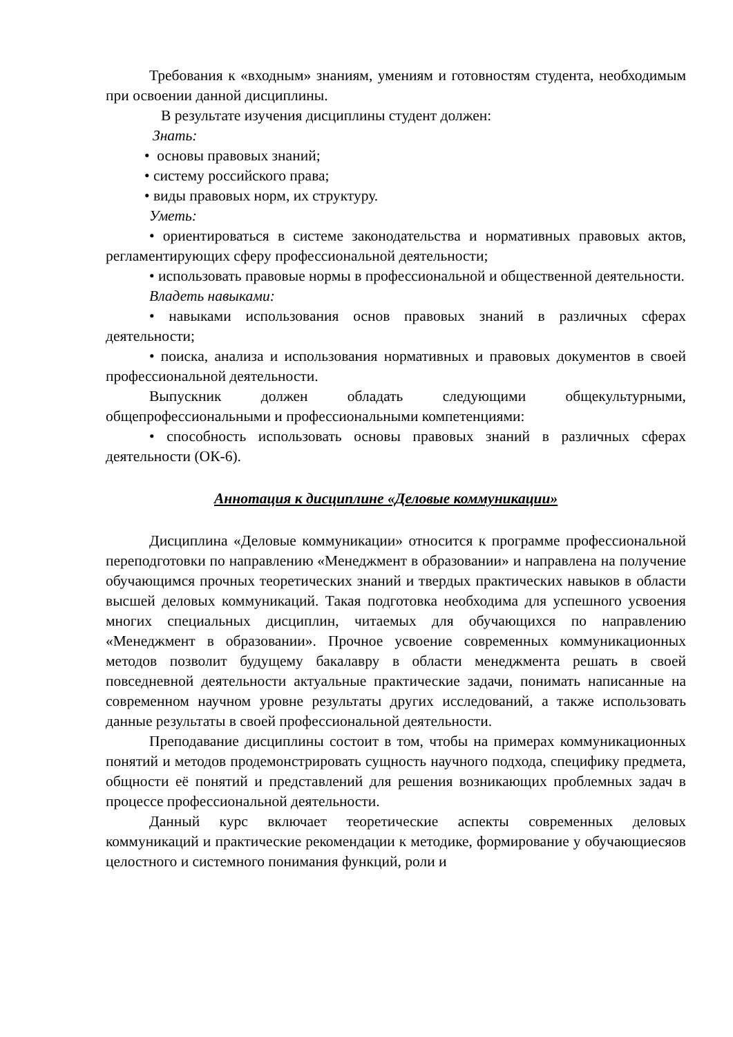Требования к «входным» знаниям, умениям и готовностям студента, необходимым при освоении данной дисциплины.
В результате изучения дисциплины студент должен:
Знать:
• основы правовых знаний;
• систему российского права;
• виды правовых норм, их структуру.
Уметь:
• ориентироваться в системе законодательства и нормативных правовых актов, регламентирующих сферу профессиональной деятельности;
• использовать правовые нормы в профессиональной и общественной деятельности.
Владеть навыками:
• навыками использования основ правовых знаний в различных сферах деятельности;
• поиска, анализа и использования нормативных и правовых документов в своей профессиональной деятельности.
Выпускник должен обладать следующими общекультурными, общепрофессиональными и профессиональными компетенциями:
• способность использовать основы правовых знаний в различных сферах деятельности (ОК-6).
Аннотация к дисциплине «Деловые коммуникации»
Дисциплина «Деловые коммуникации» относится к программе профессиональной переподготовки по направлению «Менеджмент в образовании» и направлена на получение обучающимся прочных теоретических знаний и твердых практических навыков в области высшей деловых коммуникаций. Такая подготовка необходима для успешного усвоения многих специальных дисциплин, читаемых для обучающихся по направлению «Менеджмент в образовании». Прочное усвоение современных коммуникационных методов позволит будущему бакалавру в области менеджмента решать в своей повседневной деятельности актуальные практические задачи, понимать написанные на современном научном уровне результаты других исследований, а также использовать данные результаты в своей профессиональной деятельности.
Преподавание дисциплины состоит в том, чтобы на примерах коммуникационных понятий и методов продемонстрировать сущность научного подхода, специфику предмета, общности её понятий и представлений для решения возникающих проблемных задач в процессе профессиональной деятельности.
Данный курс включает теоретические аспекты современных деловых коммуникаций и практические рекомендации к методике, формирование у обучающиесяов целостного и системного понимания функций, роли и